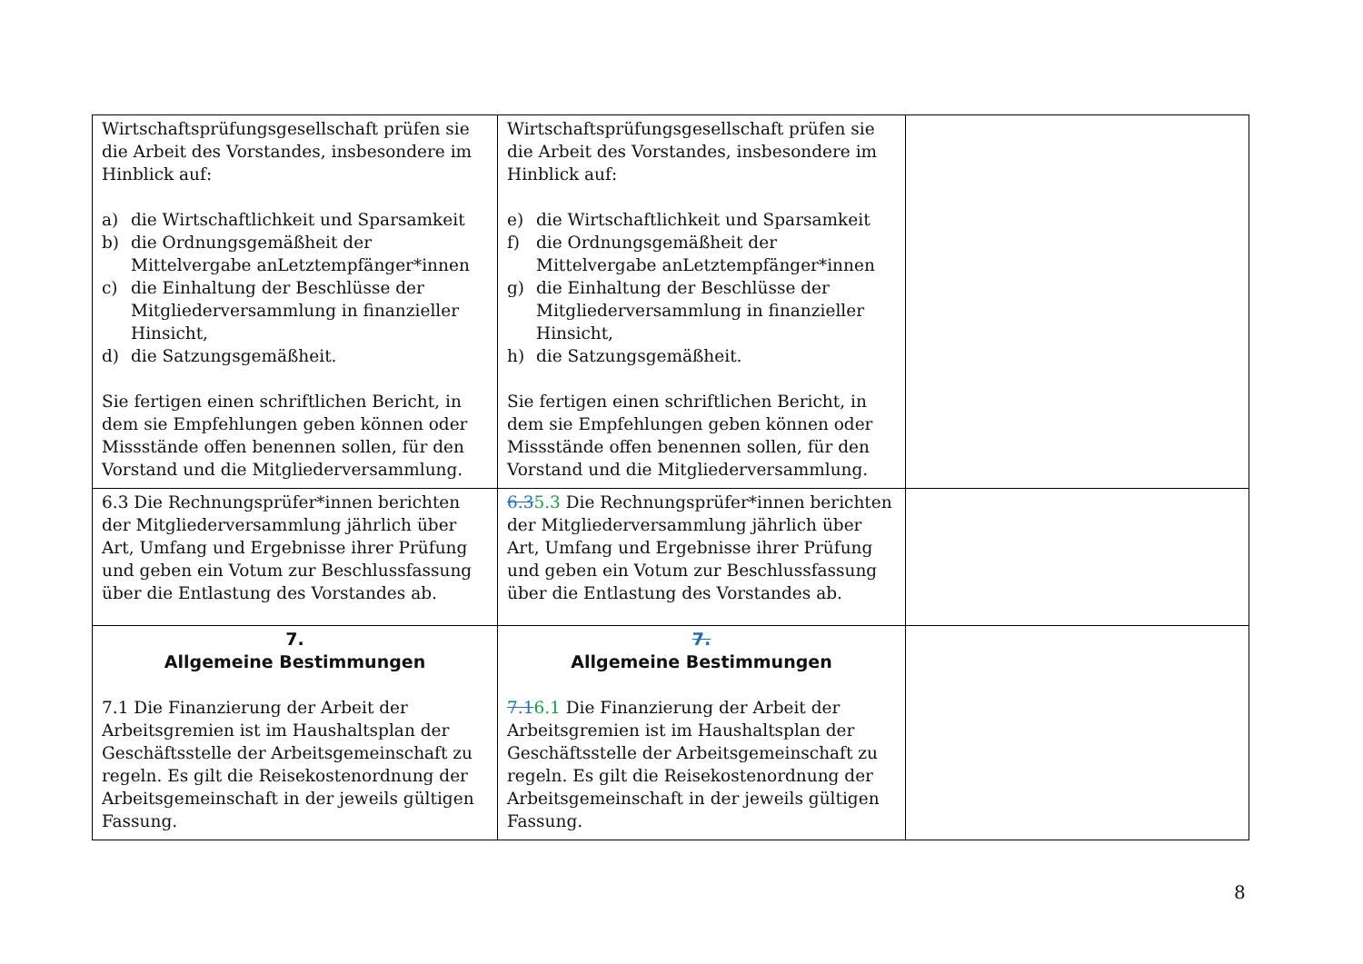| Wirtschaftsprüfungsgesellschaft prüfen sie die Arbeit des Vorstandes, insbesondere im Hinblick auf: a) die Wirtschaftlichkeit und Sparsamkeit b) die Ordnungsgemäßheit der Mittelvergabe anLetztempfänger*innen c) die Einhaltung der Beschlüsse der Mitgliederversammlung in finanzieller Hinsicht, d) die Satzungsgemäßheit. Sie fertigen einen schriftlichen Bericht, in dem sie Empfehlungen geben können oder Missstände offen benennen sollen, für den Vorstand und die Mitgliederversammlung. | Wirtschaftsprüfungsgesellschaft prüfen sie die Arbeit des Vorstandes, insbesondere im Hinblick auf: e) die Wirtschaftlichkeit und Sparsamkeit f) die Ordnungsgemäßheit der Mittelvergabe anLetztempfänger*innen g) die Einhaltung der Beschlüsse der Mitgliederversammlung in finanzieller Hinsicht, h) die Satzungsgemäßheit. Sie fertigen einen schriftlichen Bericht, in dem sie Empfehlungen geben können oder Missstände offen benennen sollen, für den Vorstand und die Mitgliederversammlung. | |
| 6.3 Die Rechnungsprüfer*innen berichten der Mitgliederversammlung jährlich über Art, Umfang und Ergebnisse ihrer Prüfung und geben ein Votum zur Beschlussfassung über die Entlastung des Vorstandes ab. | 6.3 5.3 Die Rechnungsprüfer*innen berichten der Mitgliederversammlung jährlich über Art, Umfang und Ergebnisse ihrer Prüfung und geben ein Votum zur Beschlussfassung über die Entlastung des Vorstandes ab. | |
| 7. Allgemeine Bestimmungen 7.1 Die Finanzierung der Arbeit der Arbeitsgremien ist im Haushaltsplan der Geschäftsstelle der Arbeitsgemeinschaft zu regeln. Es gilt die Reisekostenordnung der Arbeitsgemeinschaft in der jeweils gültigen Fassung. | 7. Allgemeine Bestimmungen 7.1 6.1 Die Finanzierung der Arbeit der Arbeitsgremien ist im Haushaltsplan der Geschäftsstelle der Arbeitsgemeinschaft zu regeln. Es gilt die Reisekostenordnung der Arbeitsgemeinschaft in der jeweils gültigen Fassung. | |
8